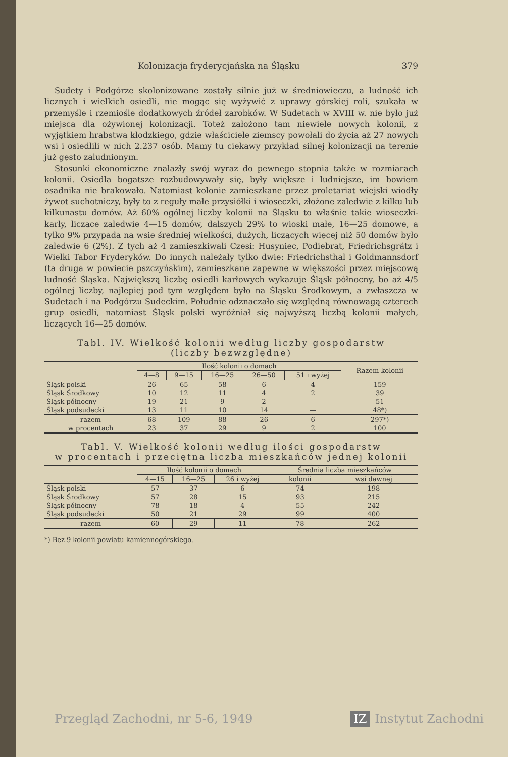Kolonizacja fryderycjańska na Śląsku 379
Sudety i Podgórze skolonizowane zostały silnie już w średniowieczu, a ludność ich licznych i wielkich osiedli, nie mogąc się wyżywić z uprawy górskiej roli, szukała w przemyśle i rzemiośle dodatkowych źródeł zarobków. W Sudetach w XVIII w. nie było już miejsca dla ożywionej kolonizacji. Toteż założono tam niewiele nowych kolonii, z wyjątkiem hrabstwa kłodzkiego, gdzie właściciele ziemscy powołali do życia aż 27 nowych wsi i osiedlili w nich 2.237 osób. Mamy tu ciekawy przykład silnej kolonizacji na terenie już gęsto zaludnionym.
Stosunki ekonomiczne znalazły swój wyraz do pewnego stopnia także w rozmiarach kolonii. Osiedla bogatsze rozbudowywały się, były większe i ludniejsze, im bowiem osadnika nie brakowało. Natomiast kolonie zamieszkane przez proletariat wiejski wiodły żywot suchotniczy, były to z reguły małe przysiółki i wioseczki, złożone zaledwie z kilku lub kilkunastu domów. Aż 60% ogólnej liczby kolonii na Śląsku to właśnie takie wioseczki-karły, liczące zaledwie 4—15 domów, dalszych 29% to wioski małe, 16—25 domowe, a tylko 9% przypada na wsie średniej wielkości, dużych, liczących więcej niż 50 domów było zaledwie 6 (2%). Z tych aż 4 zamieszkiwali Czesi: Husyniec, Podiebrat, Friedrichsgrätz i Wielki Tabor Fryderyków. Do innych należały tylko dwie: Friedrichsthal i Goldmannsdorf (ta druga w powiecie pszczyńskim), zamieszkane zapewne w większości przez miejscową ludność Śląska. Największą liczbę osiedli karłowych wykazuje Śląsk północny, bo aż 4/5 ogólnej liczby, najlepiej pod tym względem było na Śląsku Środkowym, a zwłaszcza w Sudetach i na Podgórzu Sudeckim. Południe odznaczało się względną równowagą czterech grup osiedli, natomiast Śląsk polski wyróżniał się najwyższą liczbą kolonii małych, liczących 16—25 domów.
Tabl. IV. Wielkość kolonii według liczby gospodarstw
(liczby bezwzględne)
| | Ilość kolonii o domach | | | | | Razem kolonii |
| --- | --- | --- | --- | --- | --- | --- |
| | 4—8 | 9—15 | 16—25 | 26—50 | 51 i wyżej | |
| Śląsk polski | 26 | 65 | 58 | 6 | 4 | 159 |
| Śląsk Środkowy | 10 | 12 | 11 | 4 | 2 | 39 |
| Śląsk północny | 19 | 21 | 9 | 2 | — | 51 |
| Śląsk podsudecki | 13 | 11 | 10 | 14 | — | 48*) |
| razem | 68 | 109 | 88 | 26 | 6 | 297*) |
| w procentach | 23 | 37 | 29 | 9 | 2 | 100 |
Tabl. V. Wielkość kolonii według ilości gospodarstw
w procentach i przeciętna liczba mieszkańców jednej kolonii
| | Ilość kolonii o domach | | | Średnia liczba mieszkańców | |
| --- | --- | --- | --- | --- | --- |
| | 4—15 | 16—25 | 26 i wyżej | kolonii | wsi dawnej |
| Śląsk polski | 57 | 37 | 6 | 74 | 198 |
| Śląsk Środkowy | 57 | 28 | 15 | 93 | 215 |
| Śląsk północny | 78 | 18 | 4 | 55 | 242 |
| Śląsk podsudecki | 50 | 21 | 29 | 99 | 400 |
| razem | 60 | 29 | 11 | 78 | 262 |
*) Bez 9 kolonii powiatu kamiennogórskiego.
Przegląd Zachodni, nr 5-6, 1949 IZ Instytut Zachodni